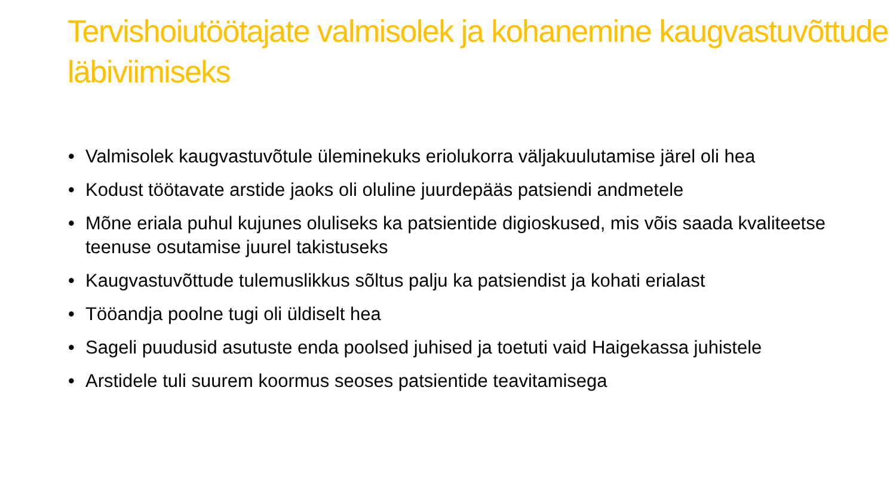Tervishoiutöötajate valmisolek ja kohanemine kaugvastuvõttude läbiviimiseks
• Valmisolek kaugvastuvõtule üleminekuks eriolukorra väljakuulutamise järel oli hea
• Kodust töötavate arstide jaoks oli oluline juurdepääs patsiendi andmetele
• Mõne eriala puhul kujunes oluliseks ka patsientide digioskused, mis võis saada kvaliteetse teenuse osutamise juurel takistuseks
• Kaugvastuvõttude tulemuslikkus sõltus palju ka patsiendist ja kohati erialast
• Tööandja poolne tugi oli üldiselt hea
• Sageli puudusid asutuste enda poolsed juhised ja toetuti vaid Haigekassa juhistele
• Arstidele tuli suurem koormus seoses patsientide teavitamisega